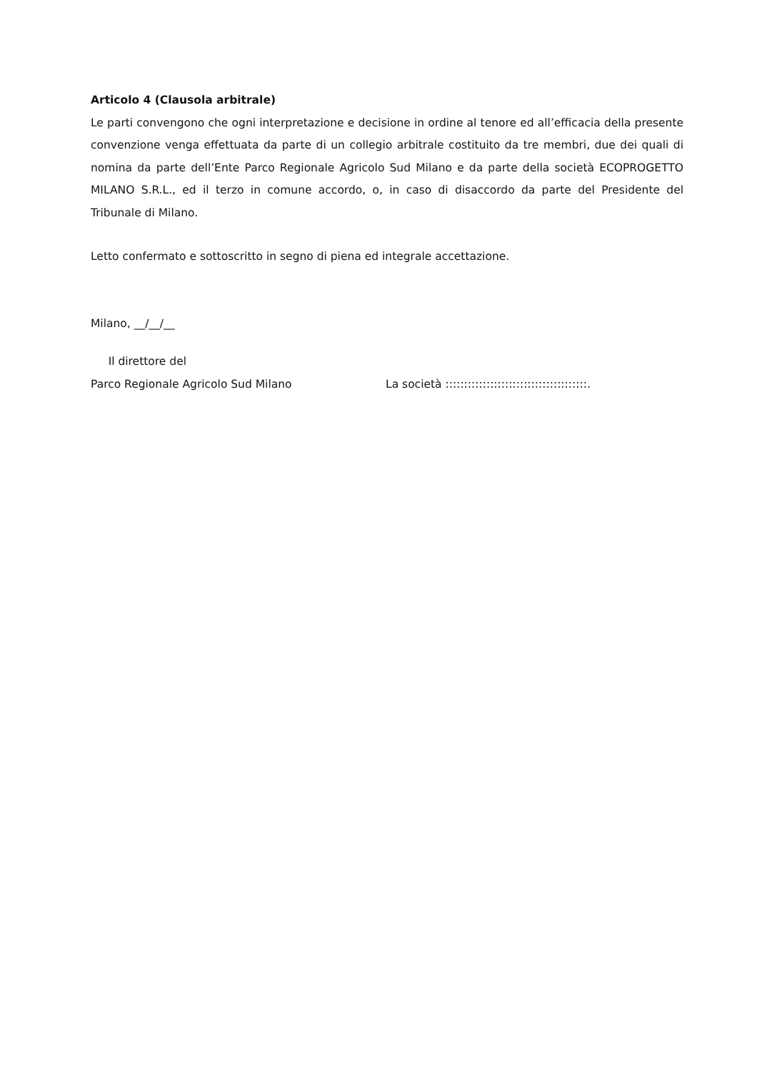Articolo 4 (Clausola arbitrale)
Le parti convengono che ogni interpretazione e decisione in ordine al tenore ed all’efficacia della presente convenzione venga effettuata da parte di un collegio arbitrale costituito da tre membri, due dei quali di nomina da parte dell’Ente Parco Regionale Agricolo Sud Milano e da parte della società ECOPROGETTO MILANO S.R.L., ed il terzo in comune accordo, o, in caso di disaccordo da parte del Presidente del Tribunale di Milano.
Letto confermato e sottoscritto in segno di piena ed integrale accettazione.
Milano, __/__/__
Il direttore del
Parco Regionale Agricolo Sud Milano
La società ::::::::::::::::::::::::::::::::::::::.